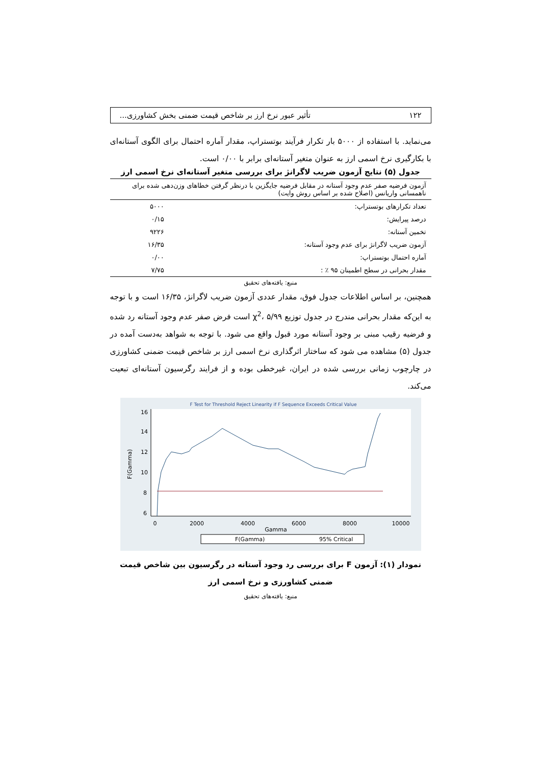۱۲۲ تأثیر عبور نرخ ارز بر شاخص قیمت ضمنی بخش کشاورزی...
می‌نماید. با استفاده از ۵۰۰۰ بار تکرار فرآیند بوتستراپ، مقدار آماره احتمال برای الگوی آستانه‌ای با بکارگیری نرخ اسمی ارز به عنوان متغیر آستانه‌ای برابر با ۰/۰۰ است.
جدول (۵) نتایج آزمون ضریب لاگرانژ برای بررسی متغیر آستانه‌ای نرخ اسمی ارز
| آزمون فرضیه صفر عدم وجود آستانه در مقابل فرضیه جایگزین با درنظر گرفتن خطاهای وزن‌دهی شده برای ناهمسانی واریانس (اصلاح شده بر اساس روش وایت) | |
| تعداد تکرارهای بوتستراپ: | ۵۰۰۰ |
| درصد پیرایش: | ۰/۱۵ |
| تخمین آستانه: | ۹۲۲۶ |
| آزمون ضریب لاگرانژ برای عدم وجود آستانه: | ۱۶/۳۵ |
| آماره احتمال بوتستراپ: | ۰/۰۰ |
| مقدار بحرانی در سطح اطمینان ۹۵ ٪ : | ۷/۷۵ |
منبع: یافته‌های تحقیق
همچنین، بر اساس اطلاعات جدول فوق، مقدار عددی آزمون ضریب لاگرانژ، ۱۶/۳۵ است و با توجه به این‌که مقدار بحرانی مندرج در جدول توزیع χ<sup>2</sup>، ۵/۹۹ است فرض صفر عدم وجود آستانه رد شده و فرضیه رقیب مبنی بر وجود آستانه مورد قبول واقع می شود. با توجه به شواهد به‌دست آمده در جدول (۵) مشاهده می شود که ساختار اثرگذاری نرخ اسمی ارز بر شاخص قیمت ضمنی کشاورزی در چارچوب زمانی بررسی شده در ایران، غیرخطی بوده و از فرایند رگرسیون آستانه‌ای تبعیت می‌کند.
F Test for Threshold Reject Linearity if F Sequence Exceeds Critical Value
0
2000
4000
6000
8000
10000
Gamma
6
8
10
12
14
16
F(Gamma)
F(Gamma)
95% Critical
نمودار (۱): آزمون F برای بررسی رد وجود آستانه در رگرسیون بین شاخص قیمت ضمنی کشاورزی و نرخ اسمی ارز
منبع: یافته‌های تحقیق